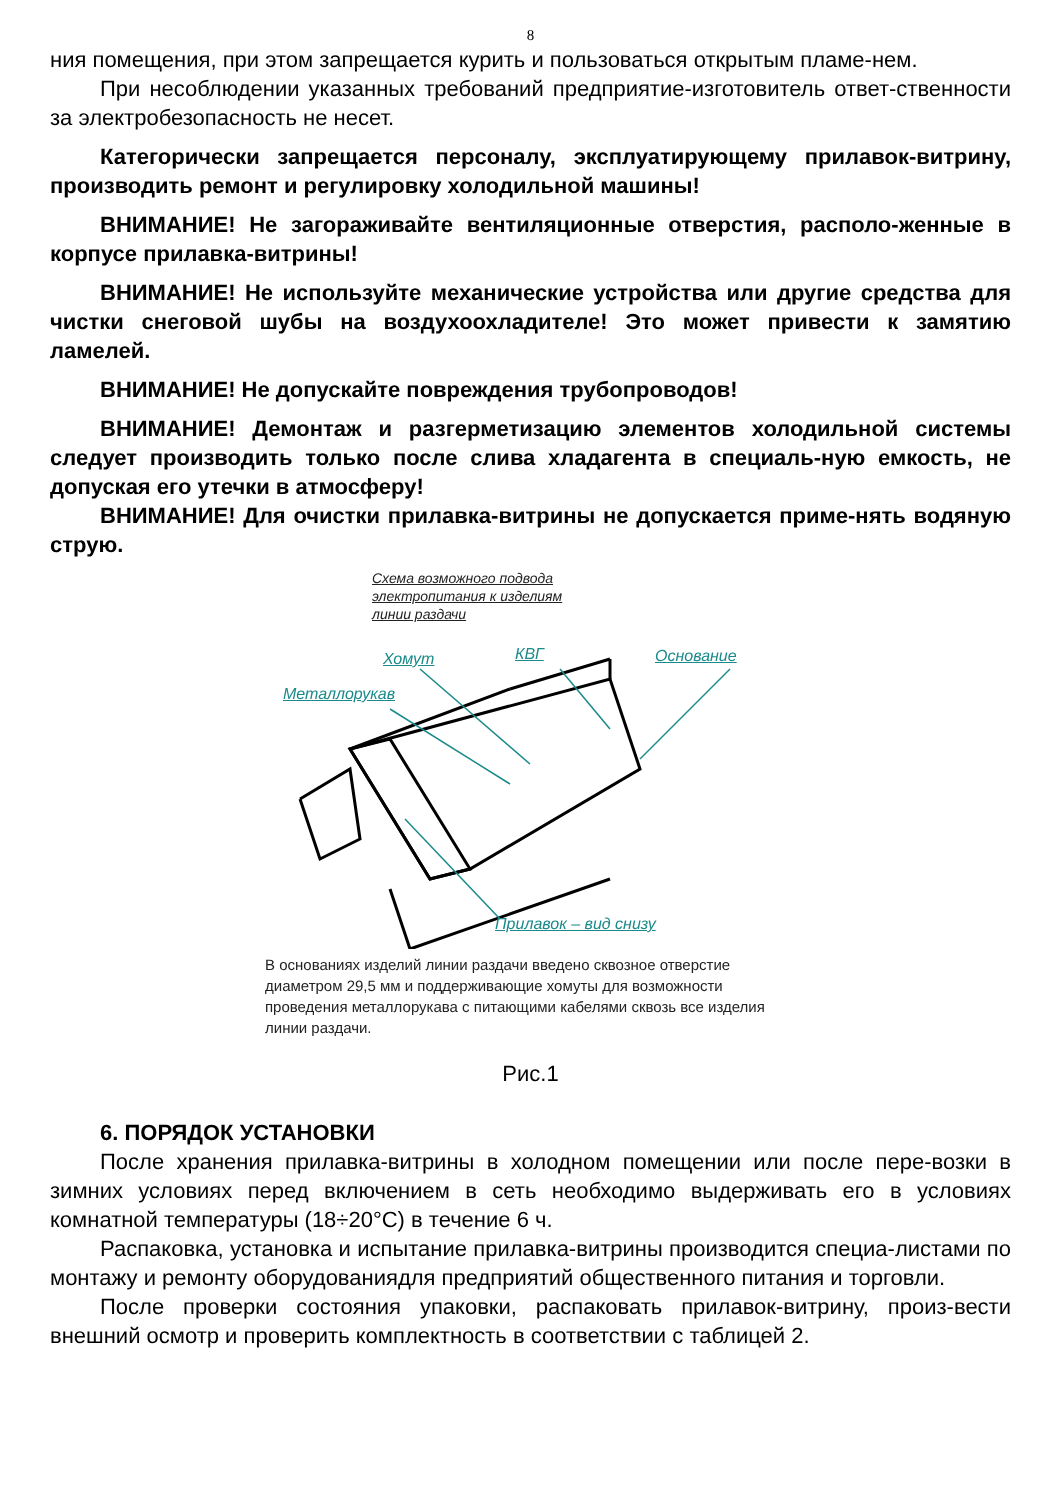8
ния помещения, при этом запрещается курить и пользоваться открытым пламе-нем.
При несоблюдении указанных требований предприятие-изготовитель ответ-ственности за электробезопасность не несет.
Категорически запрещается персоналу, эксплуатирующему прилавок-витрину, производить ремонт и регулировку холодильной машины!
ВНИМАНИЕ! Не загораживайте вентиляционные отверстия, располо-женные в корпусе прилавка-витрины!
ВНИМАНИЕ! Не используйте механические устройства или другие средства для чистки снеговой шубы на воздухоохладителе! Это может привести к замятию ламелей.
ВНИМАНИЕ! Не допускайте повреждения трубопроводов!
ВНИМАНИЕ! Демонтаж и разгерметизацию элементов холодильной системы следует производить только после слива хладагента в специаль-ную емкость, не допуская его утечки в атмосферу!
ВНИМАНИЕ! Для очистки прилавка-витрины не допускается приме-нять водяную струю.
Схема возможного подвода
электропитания к изделиям
линии раздачи
Хомут КВГ Основание
Металлорукав
Прилавок – вид снизу
В основаниях изделий линии раздачи введено сквозное отверстие диаметром 29,5 мм и поддерживающие хомуты для возможности проведения металлорукава с питающими кабелями сквозь все изделия линии раздачи.
Рис.1
6. ПОРЯДОК УСТАНОВКИ
После хранения прилавка-витрины в холодном помещении или после пере-возки в зимних условиях перед включением в сеть необходимо выдерживать его в условиях комнатной температуры (18÷20°С) в течение 6 ч.
Распаковка, установка и испытание прилавка-витрины производится специа-листами по монтажу и ремонту оборудованиядля предприятий общественного питания и торговли.
После проверки состояния упаковки, распаковать прилавок-витрину, произ-вести внешний осмотр и проверить комплектность в соответствии с таблицей 2.